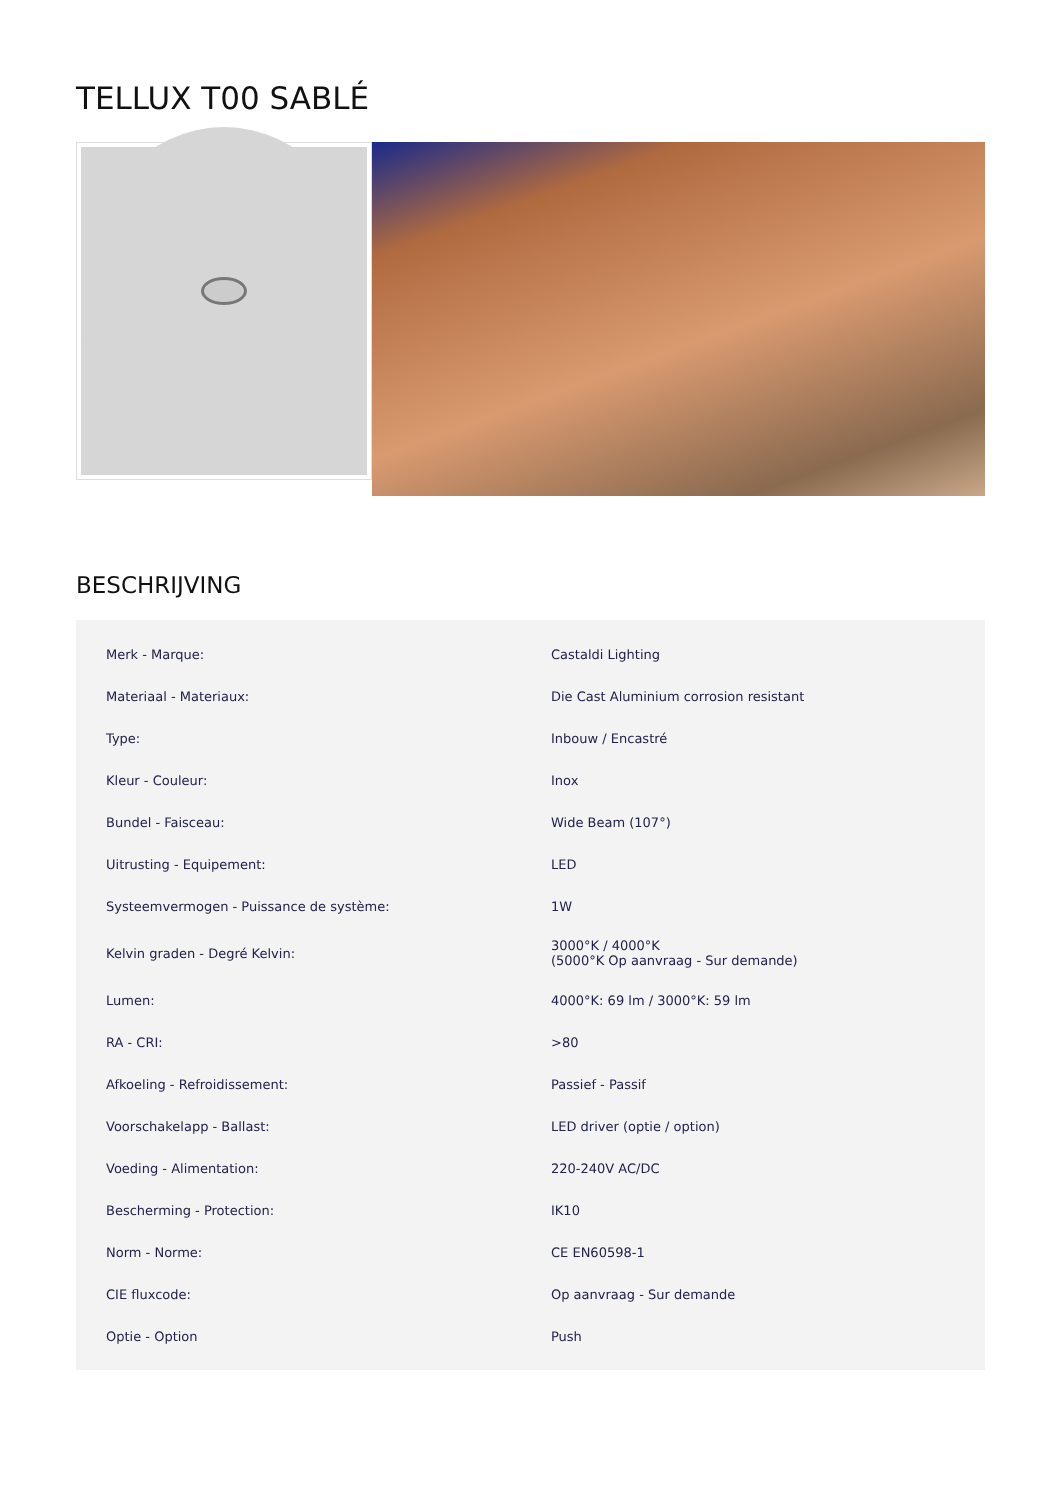TELLUX T00 SABLÉ
BESCHRIJVING
| Merk - Marque: | Castaldi Lighting |
| Materiaal - Materiaux: | Die Cast Aluminium corrosion resistant |
| Type: | Inbouw / Encastré |
| Kleur - Couleur: | Inox |
| Bundel - Faisceau: | Wide Beam (107°) |
| Uitrusting - Equipement: | LED |
| Systeemvermogen - Puissance de système: | 1W |
| Kelvin graden - Degré Kelvin: | 3000°K / 4000°K (5000°K Op aanvraag - Sur demande) |
| Lumen: | 4000°K: 69 lm / 3000°K: 59 lm |
| RA - CRI: | >80 |
| Afkoeling - Refroidissement: | Passief - Passif |
| Voorschakelapp - Ballast: | LED driver (optie / option) |
| Voeding - Alimentation: | 220-240V AC/DC |
| Bescherming - Protection: | IK10 |
| Norm - Norme: | CE EN60598-1 |
| CIE fluxcode: | Op aanvraag - Sur demande |
| Optie - Option | Push |